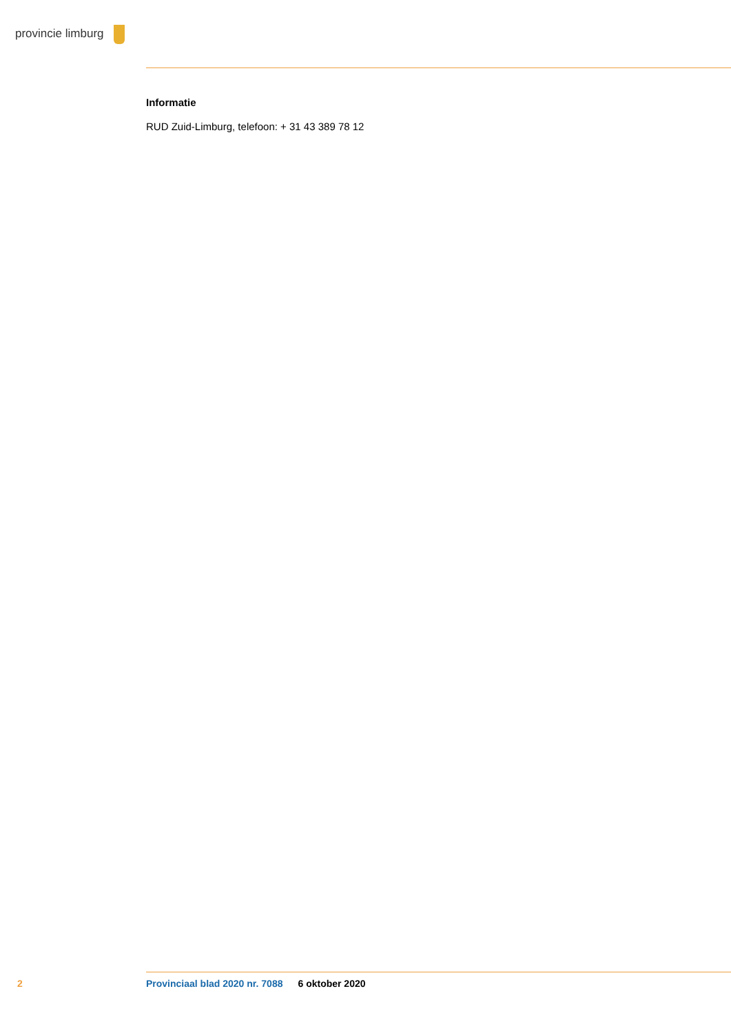provincie limburg
Informatie
RUD Zuid-Limburg, telefoon: + 31 43 389 78 12
2 Provinciaal blad 2020 nr. 7088 6 oktober 2020